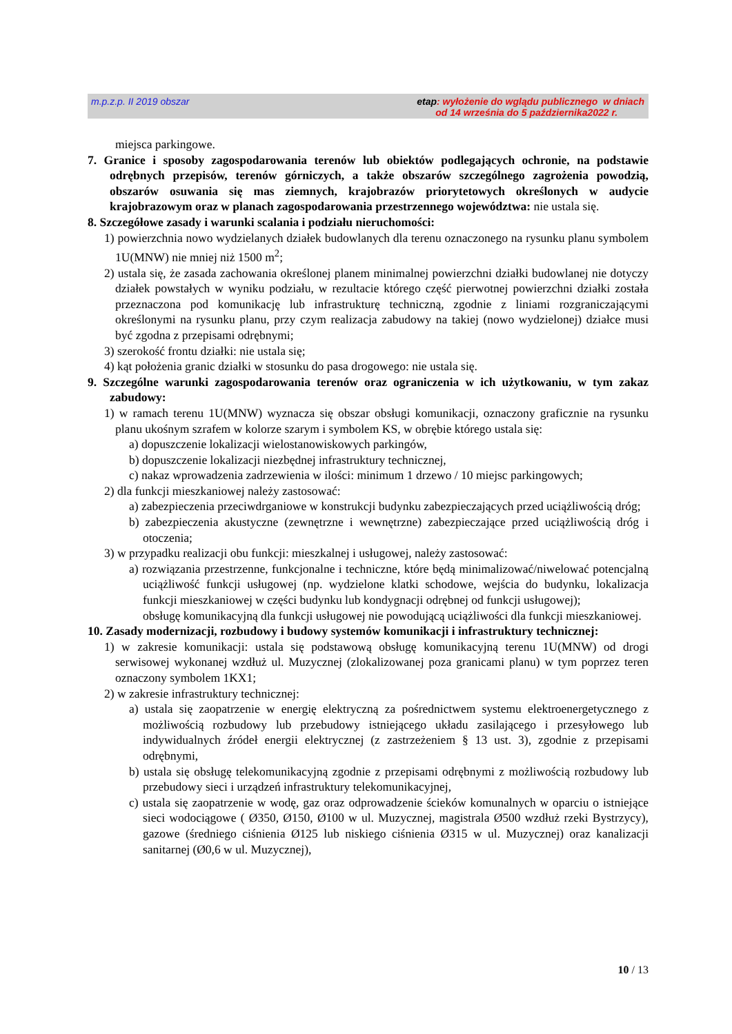m.p.z.p. II 2019 obszar
etap: wyłożenie do wglądu publicznego w dniach
od 14 września do 5 października2022 r.
miejsca parkingowe.
7. Granice i sposoby zagospodarowania terenów lub obiektów podlegających ochronie, na podstawie odrębnych przepisów, terenów górniczych, a także obszarów szczególnego zagrożenia powodzią, obszarów osuwania się mas ziemnych, krajobrazów priorytetowych określonych w audycie krajobrazowym oraz w planach zagospodarowania przestrzennego województwa: nie ustala się.
8. Szczegółowe zasady i warunki scalania i podziału nieruchomości:
1) powierzchnia nowo wydzielanych działek budowlanych dla terenu oznaczonego na rysunku planu symbolem 1U(MNW) nie mniej niż 1500 m<sup>2</sup>;
2) ustala się, że zasada zachowania określonej planem minimalnej powierzchni działki budowlanej nie dotyczy działek powstałych w wyniku podziału, w rezultacie którego część pierwotnej powierzchni działki została przeznaczona pod komunikację lub infrastrukturę techniczną, zgodnie z liniami rozgraniczającymi określonymi na rysunku planu, przy czym realizacja zabudowy na takiej (nowo wydzielonej) działce musi być zgodna z przepisami odrębnymi;
3) szerokość frontu działki: nie ustala się;
4) kąt położenia granic działki w stosunku do pasa drogowego: nie ustala się.
9. Szczególne warunki zagospodarowania terenów oraz ograniczenia w ich użytkowaniu, w tym zakaz zabudowy:
1) w ramach terenu 1U(MNW) wyznacza się obszar obsługi komunikacji, oznaczony graficznie na rysunku planu ukośnym szrafem w kolorze szarym i symbolem KS, w obrębie którego ustala się:
a) dopuszczenie lokalizacji wielostanowiskowych parkingów,
b) dopuszczenie lokalizacji niezbędnej infrastruktury technicznej,
c) nakaz wprowadzenia zadrzewienia w ilości: minimum 1 drzewo / 10 miejsc parkingowych;
2) dla funkcji mieszkaniowej należy zastosować:
a) zabezpieczenia przeciwdrganiowe w konstrukcji budynku zabezpieczających przed uciążliwością dróg;
b) zabezpieczenia akustyczne (zewnętrzne i wewnętrzne) zabezpieczające przed uciążliwością dróg i otoczenia;
3) w przypadku realizacji obu funkcji: mieszkalnej i usługowej, należy zastosować:
a) rozwiązania przestrzenne, funkcjonalne i techniczne, które będą minimalizować/niwelować potencjalną uciążliwość funkcji usługowej (np. wydzielone klatki schodowe, wejścia do budynku, lokalizacja funkcji mieszkaniowej w części budynku lub kondygnacji odrębnej od funkcji usługowej);
obsługę komunikacyjną dla funkcji usługowej nie powodującą uciążliwości dla funkcji mieszkaniowej.
10. Zasady modernizacji, rozbudowy i budowy systemów komunikacji i infrastruktury technicznej:
1) w zakresie komunikacji: ustala się podstawową obsługę komunikacyjną terenu 1U(MNW) od drogi serwisowej wykonanej wzdłuż ul. Muzycznej (zlokalizowanej poza granicami planu) w tym poprzez teren oznaczony symbolem 1KX1;
2) w zakresie infrastruktury technicznej:
a) ustala się zaopatrzenie w energię elektryczną za pośrednictwem systemu elektroenergetycznego z możliwością rozbudowy lub przebudowy istniejącego układu zasilającego i przesyłowego lub indywidualnych źródeł energii elektrycznej (z zastrzeżeniem § 13 ust. 3), zgodnie z przepisami odrębnymi,
b) ustala się obsługę telekomunikacyjną zgodnie z przepisami odrębnymi z możliwością rozbudowy lub przebudowy sieci i urządzeń infrastruktury telekomunikacyjnej,
c) ustala się zaopatrzenie w wodę, gaz oraz odprowadzenie ścieków komunalnych w oparciu o istniejące sieci wodociągowe ( Ø350, Ø150, Ø100 w ul. Muzycznej, magistrala Ø500 wzdłuż rzeki Bystrzycy), gazowe (średniego ciśnienia Ø125 lub niskiego ciśnienia Ø315 w ul. Muzycznej) oraz kanalizacji sanitarnej (Ø0,6 w ul. Muzycznej),
10 / 13